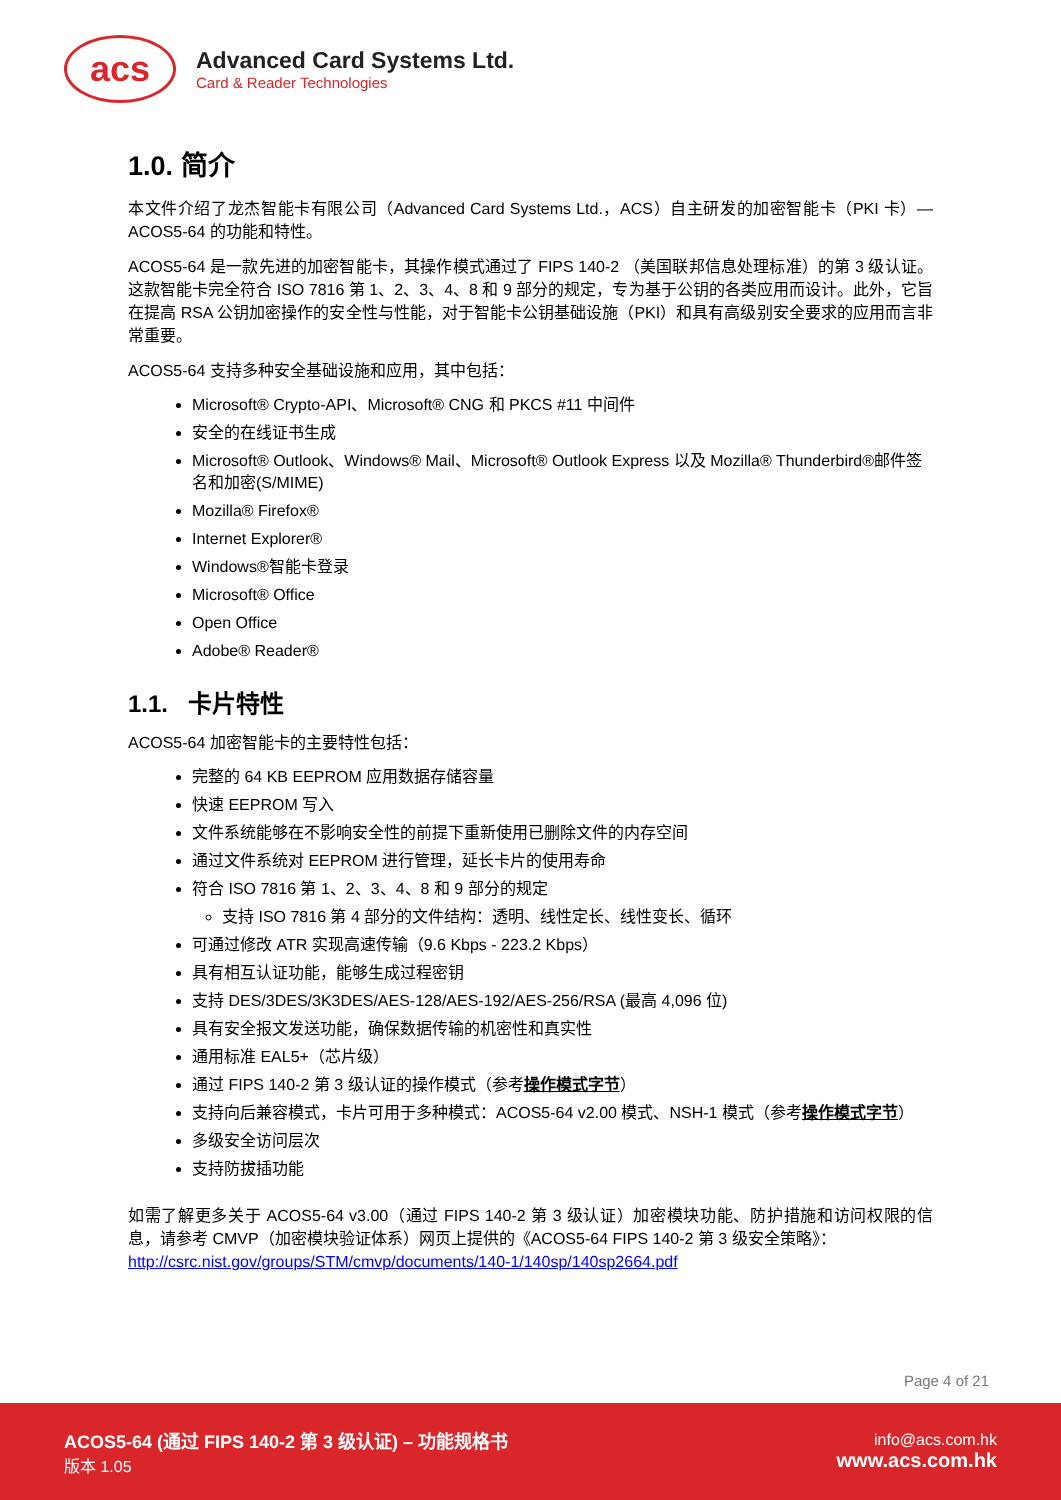acs
Advanced Card Systems Ltd.
Card & Reader Technologies
1.0. 简介
本文件介绍了龙杰智能卡有限公司（Advanced Card Systems Ltd.，ACS）自主研发的加密智能卡（PKI 卡）—ACOS5-64 的功能和特性。
ACOS5-64 是一款先进的加密智能卡，其操作模式通过了 FIPS 140-2 （美国联邦信息处理标准）的第 3 级认证。这款智能卡完全符合 ISO 7816 第 1、2、3、4、8 和 9 部分的规定，专为基于公钥的各类应用而设计。此外，它旨在提高 RSA 公钥加密操作的安全性与性能，对于智能卡公钥基础设施（PKI）和具有高级别安全要求的应用而言非常重要。
ACOS5-64 支持多种安全基础设施和应用，其中包括：
Microsoft® Crypto-API、Microsoft® CNG 和 PKCS #11 中间件
安全的在线证书生成
Microsoft® Outlook、Windows® Mail、Microsoft® Outlook Express 以及 Mozilla® Thunderbird®邮件签名和加密(S/MIME)
Mozilla® Firefox®
Internet Explorer®
Windows®智能卡登录
Microsoft® Office
Open Office
Adobe® Reader®
1.1. 卡片特性
ACOS5-64 加密智能卡的主要特性包括：
完整的 64 KB EEPROM 应用数据存储容量
快速 EEPROM 写入
文件系统能够在不影响安全性的前提下重新使用已删除文件的内存空间
通过文件系统对 EEPROM 进行管理，延长卡片的使用寿命
符合 ISO 7816 第 1、2、3、4、8 和 9 部分的规定
支持 ISO 7816 第 4 部分的文件结构：透明、线性定长、线性变长、循环
可通过修改 ATR 实现高速传输（9.6 Kbps - 223.2 Kbps）
具有相互认证功能，能够生成过程密钥
支持 DES/3DES/3K3DES/AES-128/AES-192/AES-256/RSA (最高 4,096 位)
具有安全报文发送功能，确保数据传输的机密性和真实性
通用标准 EAL5+（芯片级）
通过 FIPS 140-2 第 3 级认证的操作模式（参考操作模式字节）
支持向后兼容模式，卡片可用于多种模式：ACOS5-64 v2.00 模式、NSH-1 模式（参考操作模式字节）
多级安全访问层次
支持防拔插功能
如需了解更多关于 ACOS5-64 v3.00（通过 FIPS 140-2 第 3 级认证）加密模块功能、防护措施和访问权限的信息，请参考 CMVP（加密模块验证体系）网页上提供的《ACOS5-64 FIPS 140-2 第 3 级安全策略》：
http://csrc.nist.gov/groups/STM/cmvp/documents/140-1/140sp/140sp2664.pdf
Page 4 of 21
ACOS5-64 (通过 FIPS 140-2 第 3 级认证) – 功能规格书
版本 1.05
info@acs.com.hk
www.acs.com.hk